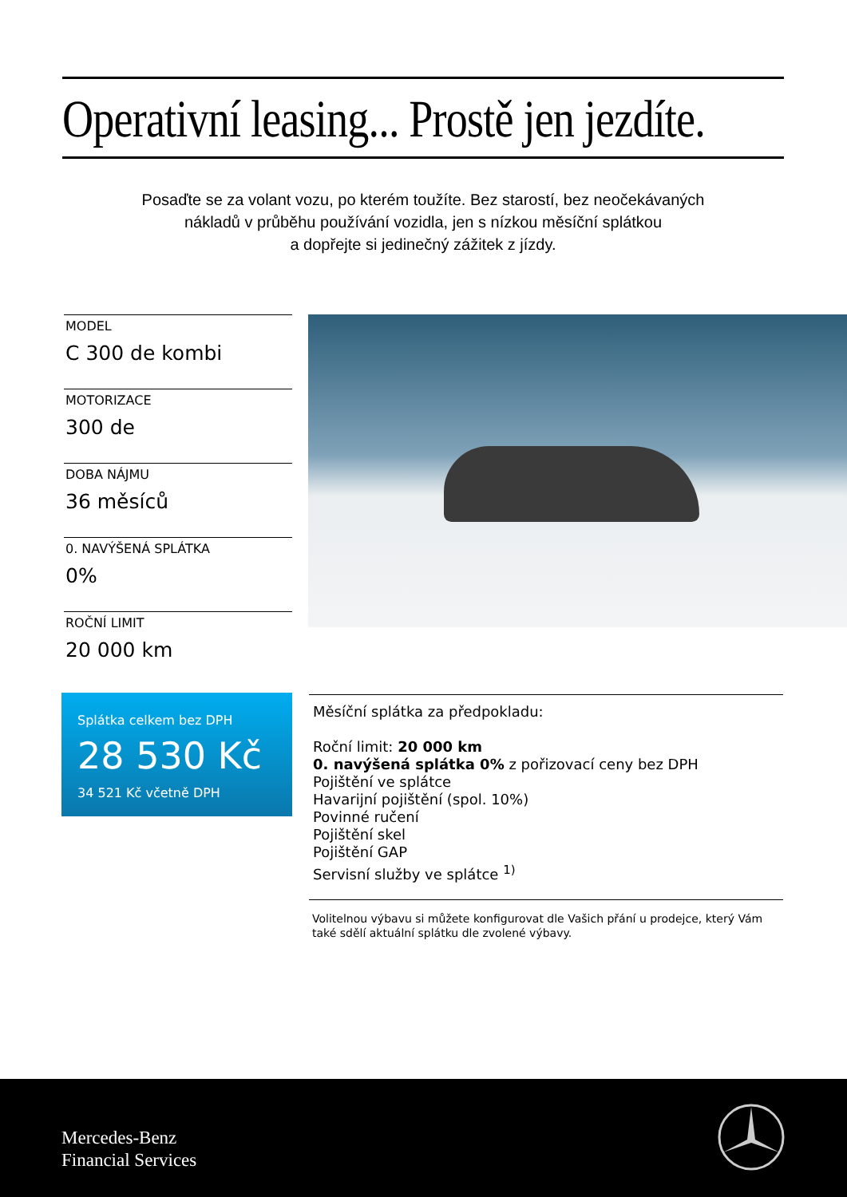Operativní leasing... Prostě jen jezdíte.
Posaďte se za volant vozu, po kterém toužíte. Bez starostí, bez neočekávaných
nákladů v průběhu používání vozidla, jen s nízkou měsíční splátkou
a dopřejte si jedinečný zážitek z jízdy.
MODEL
C 300 de kombi
MOTORIZACE
300 de
DOBA NÁJMU
36 měsíců
0. NAVÝŠENÁ SPLÁTKA
0%
ROČNÍ LIMIT
20 000 km
Splátka celkem bez DPH
28 530 Kč
34 521 Kč včetně DPH
Měsíční splátka za předpokladu:
Roční limit: 20 000 km
0. navýšená splátka 0% z pořizovací ceny bez DPH
Pojištění ve splátce
Havarijní pojištění (spol. 10%)
Povinné ručení
Pojištění skel
Pojištění GAP
Servisní služby ve splátce <sup>1)</sup>
Volitelnou výbavu si můžete konfigurovat dle Vašich přání u prodejce, který Vám také sdělí aktuální splátku dle zvolené výbavy.
Mercedes-Benz
Financial Services